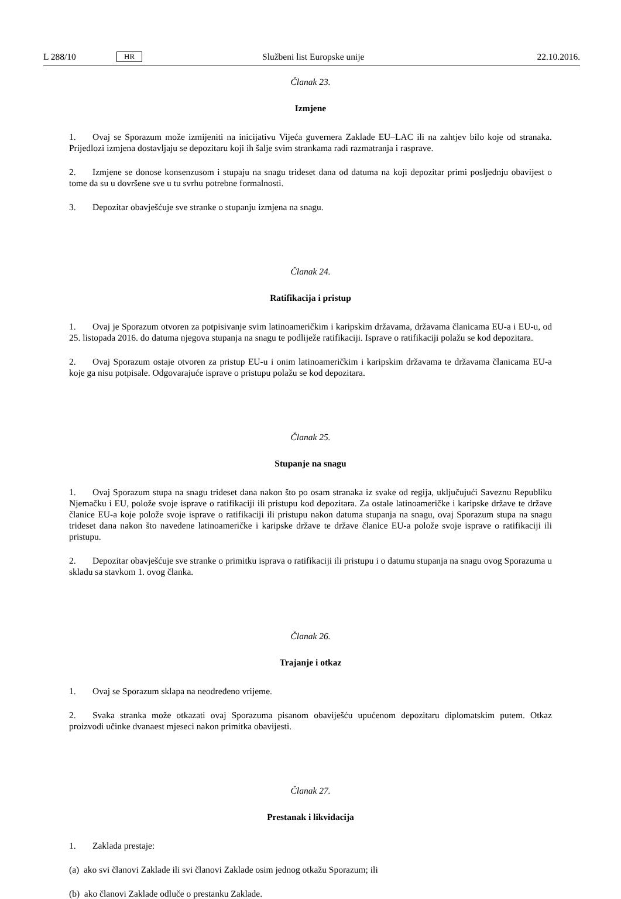L 288/10 HR Službeni list Europske unije 22.10.2016.
Članak 23.
Izmjene
1. Ovaj se Sporazum može izmijeniti na inicijativu Vijeća guvernera Zaklade EU–LAC ili na zahtjev bilo koje od stranaka. Prijedlozi izmjena dostavljaju se depozitaru koji ih šalje svim strankama radi razmatranja i rasprave.
2. Izmjene se donose konsenzusom i stupaju na snagu trideset dana od datuma na koji depozitar primi posljednju obavijest o tome da su u dovršene sve u tu svrhu potrebne formalnosti.
3. Depozitar obavješćuje sve stranke o stupanju izmjena na snagu.
Članak 24.
Ratifikacija i pristup
1. Ovaj je Sporazum otvoren za potpisivanje svim latinoameričkim i karipskim državama, državama članicama EU-a i EU-u, od 25. listopada 2016. do datuma njegova stupanja na snagu te podliježe ratifikaciji. Isprave o ratifikaciji polažu se kod depozitara.
2. Ovaj Sporazum ostaje otvoren za pristup EU-u i onim latinoameričkim i karipskim državama te državama članicama EU-a koje ga nisu potpisale. Odgovarajuće isprave o pristupu polažu se kod depozitara.
Članak 25.
Stupanje na snagu
1. Ovaj Sporazum stupa na snagu trideset dana nakon što po osam stranaka iz svake od regija, uključujući Saveznu Republiku Njemačku i EU, polože svoje isprave o ratifikaciji ili pristupu kod depozitara. Za ostale latinoameričke i karipske države te države članice EU-a koje polože svoje isprave o ratifikaciji ili pristupu nakon datuma stupanja na snagu, ovaj Sporazum stupa na snagu trideset dana nakon što navedene latinoameričke i karipske države te države članice EU-a polože svoje isprave o ratifikaciji ili pristupu.
2. Depozitar obavješćuje sve stranke o primitku isprava o ratifikaciji ili pristupu i o datumu stupanja na snagu ovog Sporazuma u skladu sa stavkom 1. ovog članka.
Članak 26.
Trajanje i otkaz
1. Ovaj se Sporazum sklapa na neodređeno vrijeme.
2. Svaka stranka može otkazati ovaj Sporazuma pisanom obaviješću upućenom depozitaru diplomatskim putem. Otkaz proizvodi učinke dvanaest mjeseci nakon primitka obavijesti.
Članak 27.
Prestanak i likvidacija
1. Zaklada prestaje:
(a) ako svi članovi Zaklade ili svi članovi Zaklade osim jednog otkažu Sporazum; ili
(b) ako članovi Zaklade odluče o prestanku Zaklade.